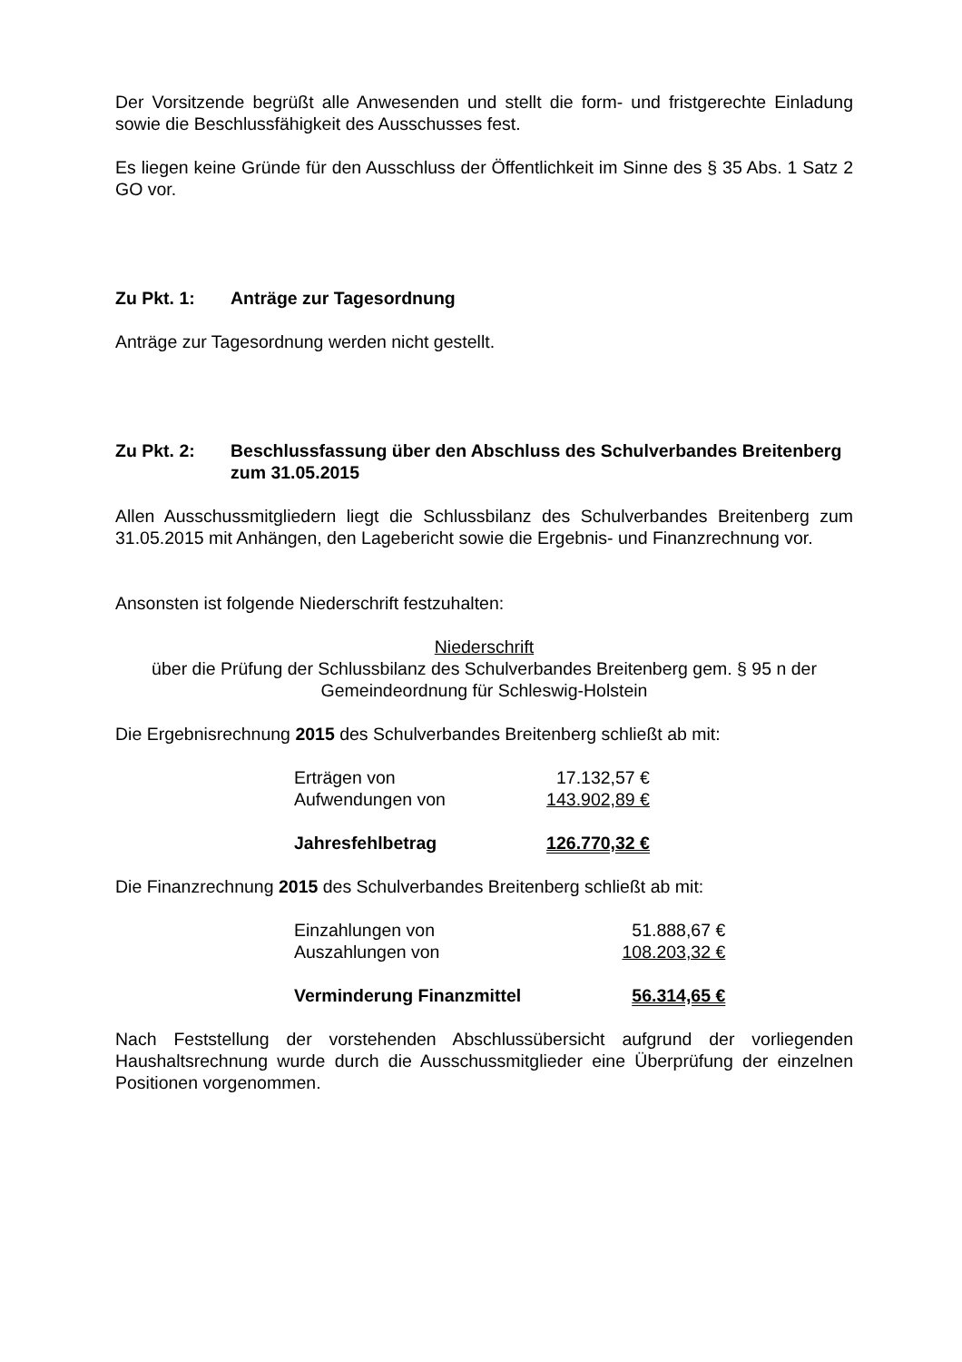Der Vorsitzende begrüßt alle Anwesenden und stellt die form- und fristgerechte Einladung sowie die Beschlussfähigkeit des Ausschusses fest.
Es liegen keine Gründe für den Ausschluss der Öffentlichkeit im Sinne des § 35 Abs. 1 Satz 2 GO vor.
Zu Pkt. 1: Anträge zur Tagesordnung
Anträge zur Tagesordnung werden nicht gestellt.
Zu Pkt. 2: Beschlussfassung über den Abschluss des Schulverbandes Breitenberg zum 31.05.2015
Allen Ausschussmitgliedern liegt die Schlussbilanz des Schulverbandes Breitenberg zum 31.05.2015 mit Anhängen, den Lagebericht sowie die Ergebnis- und Finanzrechnung vor.
Ansonsten ist folgende Niederschrift festzuhalten:
Niederschrift
über die Prüfung der Schlussbilanz des Schulverbandes Breitenberg gem. § 95 n der Gemeindeordnung für Schleswig-Holstein
Die Ergebnisrechnung 2015 des Schulverbandes Breitenberg schließt ab mit:
| Erträgen von | 17.132,57 € |
| Aufwendungen von | 143.902,89 € |
| Jahresfehlbetrag | 126.770,32 € |
Die Finanzrechnung 2015 des Schulverbandes Breitenberg schließt ab mit:
| Einzahlungen von | 51.888,67 € |
| Auszahlungen von | 108.203,32 € |
| Verminderung Finanzmittel | 56.314,65 € |
Nach Feststellung der vorstehenden Abschlussübersicht aufgrund der vorliegenden Haushaltsrechnung wurde durch die Ausschussmitglieder eine Überprüfung der einzelnen Positionen vorgenommen.